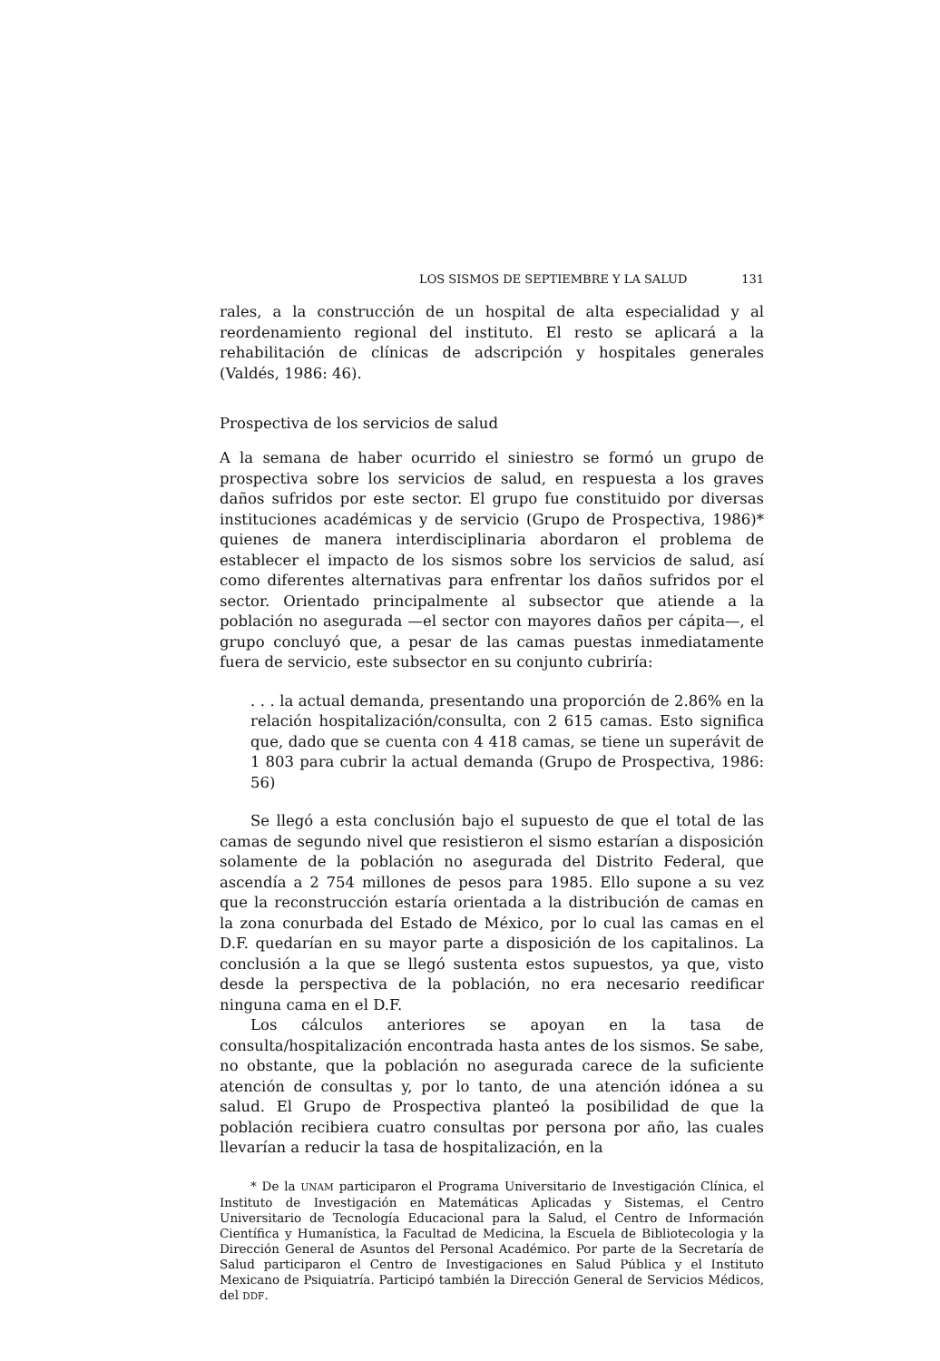LOS SISMOS DE SEPTIEMBRE Y LA SALUD 131
rales, a la construcción de un hospital de alta especialidad y al reordenamiento regional del instituto. El resto se aplicará a la rehabilitación de clínicas de adscripción y hospitales generales (Valdés, 1986: 46).
Prospectiva de los servicios de salud
A la semana de haber ocurrido el siniestro se formó un grupo de prospectiva sobre los servicios de salud, en respuesta a los graves daños sufridos por este sector. El grupo fue constituido por diversas instituciones académicas y de servicio (Grupo de Prospectiva, 1986)* quienes de manera interdisciplinaria abordaron el problema de establecer el impacto de los sismos sobre los servicios de salud, así como diferentes alternativas para enfrentar los daños sufridos por el sector. Orientado principalmente al subsector que atiende a la población no asegurada —el sector con mayores daños per cápita—, el grupo concluyó que, a pesar de las camas puestas inmediatamente fuera de servicio, este subsector en su conjunto cubriría:
. . . la actual demanda, presentando una proporción de 2.86% en la relación hospitalización/consulta, con 2 615 camas. Esto significa que, dado que se cuenta con 4 418 camas, se tiene un superávit de 1 803 para cubrir la actual demanda (Grupo de Prospectiva, 1986: 56)
Se llegó a esta conclusión bajo el supuesto de que el total de las camas de segundo nivel que resistieron el sismo estarían a disposición solamente de la población no asegurada del Distrito Federal, que ascendía a 2 754 millones de pesos para 1985. Ello supone a su vez que la reconstrucción estaría orientada a la distribución de camas en la zona conurbada del Estado de México, por lo cual las camas en el D.F. quedarían en su mayor parte a disposición de los capitalinos. La conclusión a la que se llegó sustenta estos supuestos, ya que, visto desde la perspectiva de la población, no era necesario reedificar ninguna cama en el D.F.
Los cálculos anteriores se apoyan en la tasa de consulta/hospitalización encontrada hasta antes de los sismos. Se sabe, no obstante, que la población no asegurada carece de la suficiente atención de consultas y, por lo tanto, de una atención idónea a su salud. El Grupo de Prospectiva planteó la posibilidad de que la población recibiera cuatro consultas por persona por año, las cuales llevarían a reducir la tasa de hospitalización, en la
* De la UNAM participaron el Programa Universitario de Investigación Clínica, el Instituto de Investigación en Matemáticas Aplicadas y Sistemas, el Centro Universitario de Tecnología Educacional para la Salud, el Centro de Información Científica y Humanística, la Facultad de Medicina, la Escuela de Bibliotecologia y la Dirección General de Asuntos del Personal Académico. Por parte de la Secretaría de Salud participaron el Centro de Investigaciones en Salud Pública y el Instituto Mexicano de Psiquiatría. Participó también la Dirección General de Servicios Médicos, del DDF.